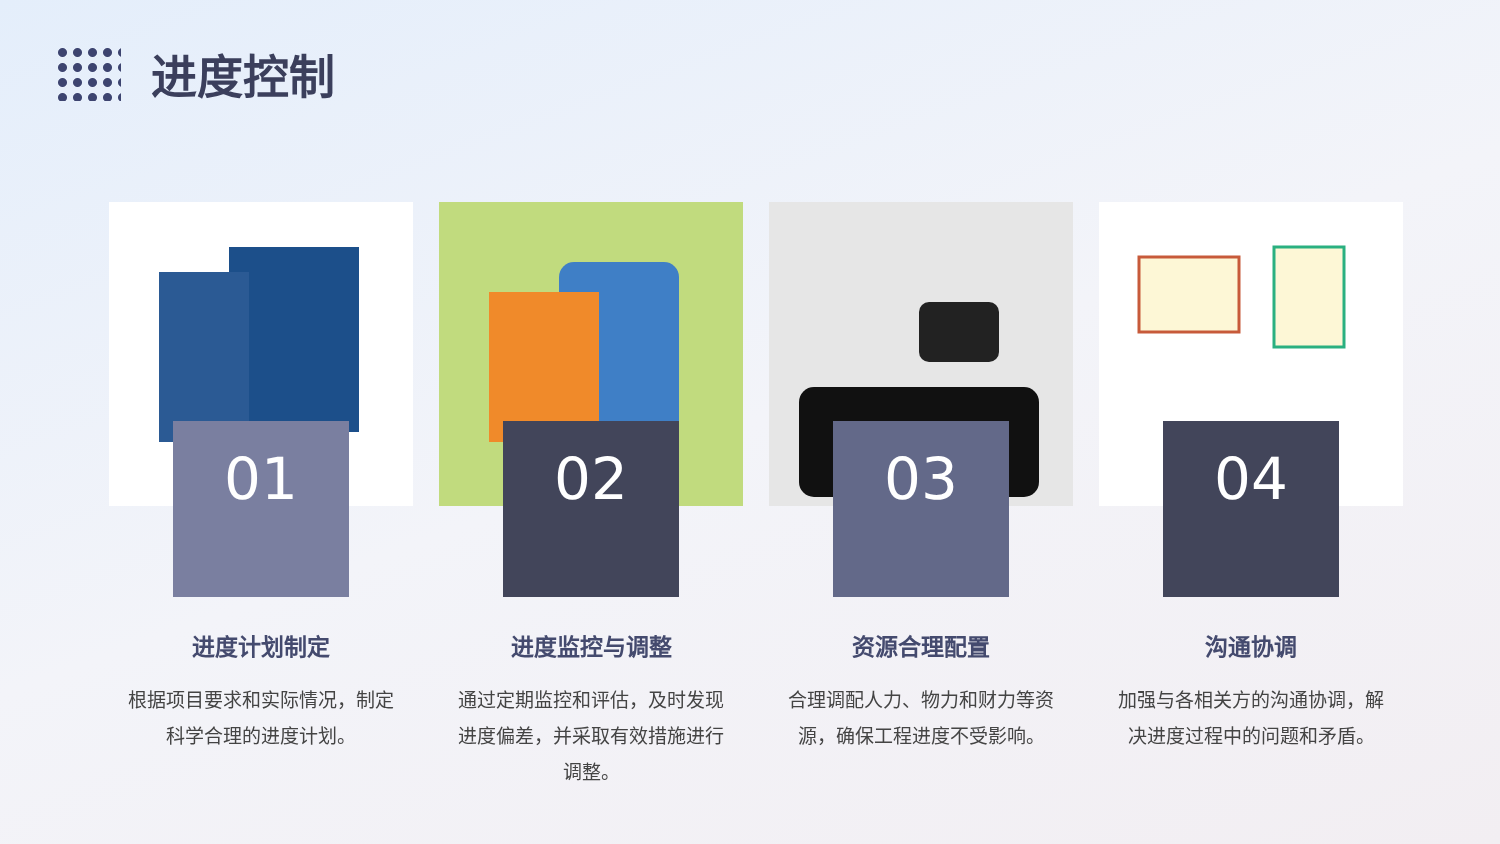进度控制
01
进度计划制定
根据项目要求和实际情况，制定科学合理的进度计划。
02
进度监控与调整
通过定期监控和评估，及时发现进度偏差，并采取有效措施进行调整。
03
资源合理配置
合理调配人力、物力和财力等资源，确保工程进度不受影响。
04
沟通协调
加强与各相关方的沟通协调，解决进度过程中的问题和矛盾。